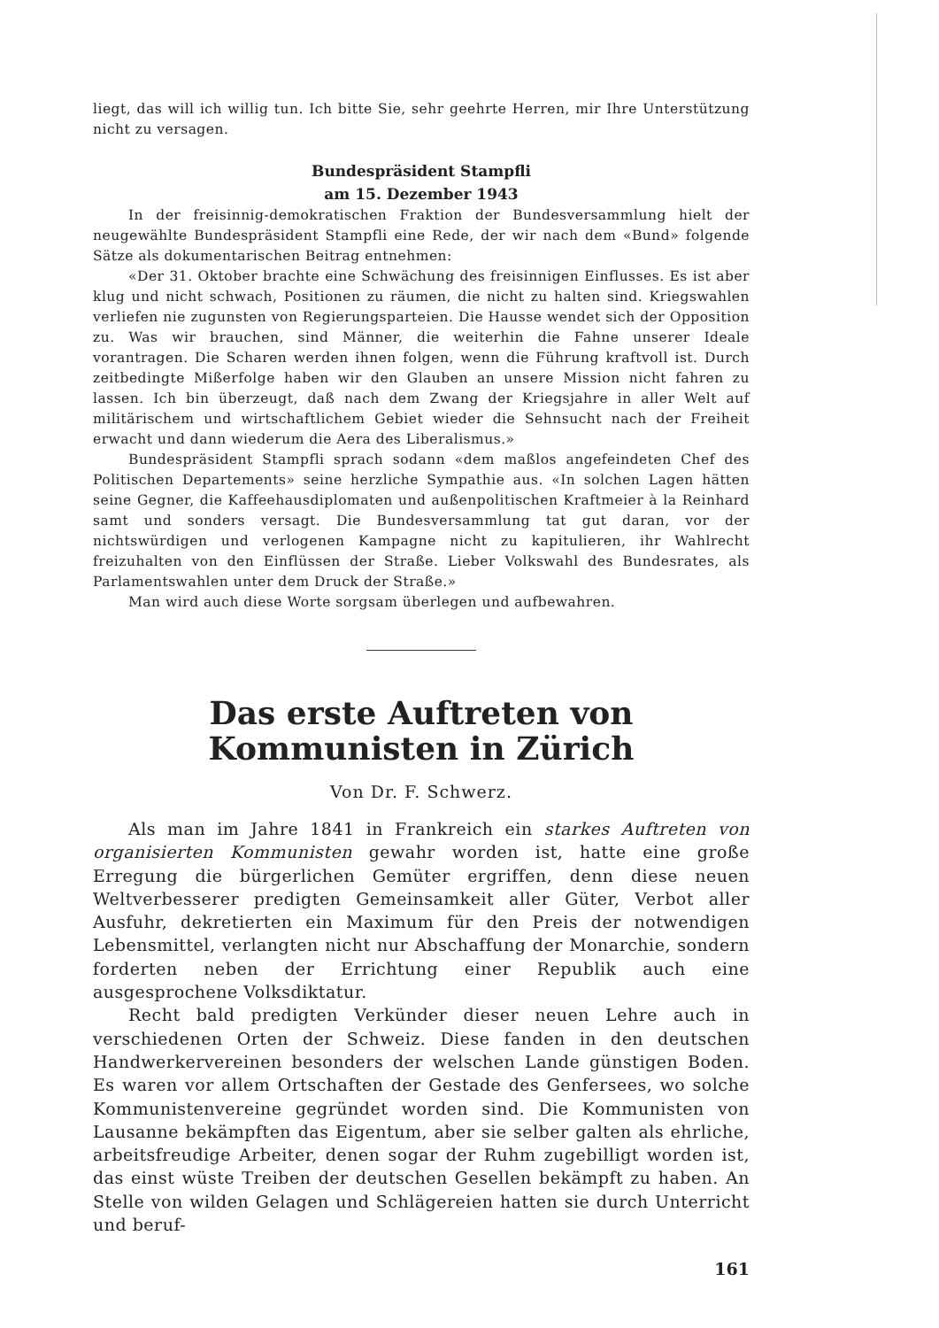liegt, das will ich willig tun. Ich bitte Sie, sehr geehrte Herren, mir Ihre Unterstützung nicht zu versagen.
Bundespräsident Stampfli
am 15. Dezember 1943
In der freisinnig-demokratischen Fraktion der Bundesversammlung hielt der neugewählte Bundespräsident Stampfli eine Rede, der wir nach dem «Bund» folgende Sätze als dokumentarischen Beitrag entnehmen:
«Der 31. Oktober brachte eine Schwächung des freisinnigen Einflusses. Es ist aber klug und nicht schwach, Positionen zu räumen, die nicht zu halten sind. Kriegswahlen verliefen nie zugunsten von Regierungsparteien. Die Hausse wendet sich der Opposition zu. Was wir brauchen, sind Männer, die weiterhin die Fahne unserer Ideale vorantragen. Die Scharen werden ihnen folgen, wenn die Führung kraftvoll ist. Durch zeitbedingte Mißerfolge haben wir den Glauben an unsere Mission nicht fahren zu lassen. Ich bin überzeugt, daß nach dem Zwang der Kriegsjahre in aller Welt auf militärischem und wirtschaftlichem Gebiet wieder die Sehnsucht nach der Freiheit erwacht und dann wiederum die Aera des Liberalismus.»
Bundespräsident Stampfli sprach sodann «dem maßlos angefeindeten Chef des Politischen Departements» seine herzliche Sympathie aus. «In solchen Lagen hätten seine Gegner, die Kaffeehausdiplomaten und außenpolitischen Kraftmeier à la Reinhard samt und sonders versagt. Die Bundesversammlung tat gut daran, vor der nichtswürdigen und verlogenen Kampagne nicht zu kapitulieren, ihr Wahlrecht freizuhalten von den Einflüssen der Straße. Lieber Volkswahl des Bundesrates, als Parlamentswahlen unter dem Druck der Straße.»
Man wird auch diese Worte sorgsam überlegen und aufbewahren.
Das erste Auftreten von Kommunisten in Zürich
Von Dr. F. Schwerz.
Als man im Jahre 1841 in Frankreich ein starkes Auftreten von organisierten Kommunisten gewahr worden ist, hatte eine große Erregung die bürgerlichen Gemüter ergriffen, denn diese neuen Weltverbesserer predigten Gemeinsamkeit aller Güter, Verbot aller Ausfuhr, dekretierten ein Maximum für den Preis der notwendigen Lebensmittel, verlangten nicht nur Abschaffung der Monarchie, sondern forderten neben der Errichtung einer Republik auch eine ausgesprochene Volksdiktatur.
Recht bald predigten Verkünder dieser neuen Lehre auch in verschiedenen Orten der Schweiz. Diese fanden in den deutschen Handwerkervereinen besonders der welschen Lande günstigen Boden. Es waren vor allem Ortschaften der Gestade des Genfersees, wo solche Kommunistenvereine gegründet worden sind. Die Kommunisten von Lausanne bekämpften das Eigentum, aber sie selber galten als ehrliche, arbeitsfreudige Arbeiter, denen sogar der Ruhm zugebilligt worden ist, das einst wüste Treiben der deutschen Gesellen bekämpft zu haben. An Stelle von wilden Gelagen und Schlägereien hatten sie durch Unterricht und beruf-
161